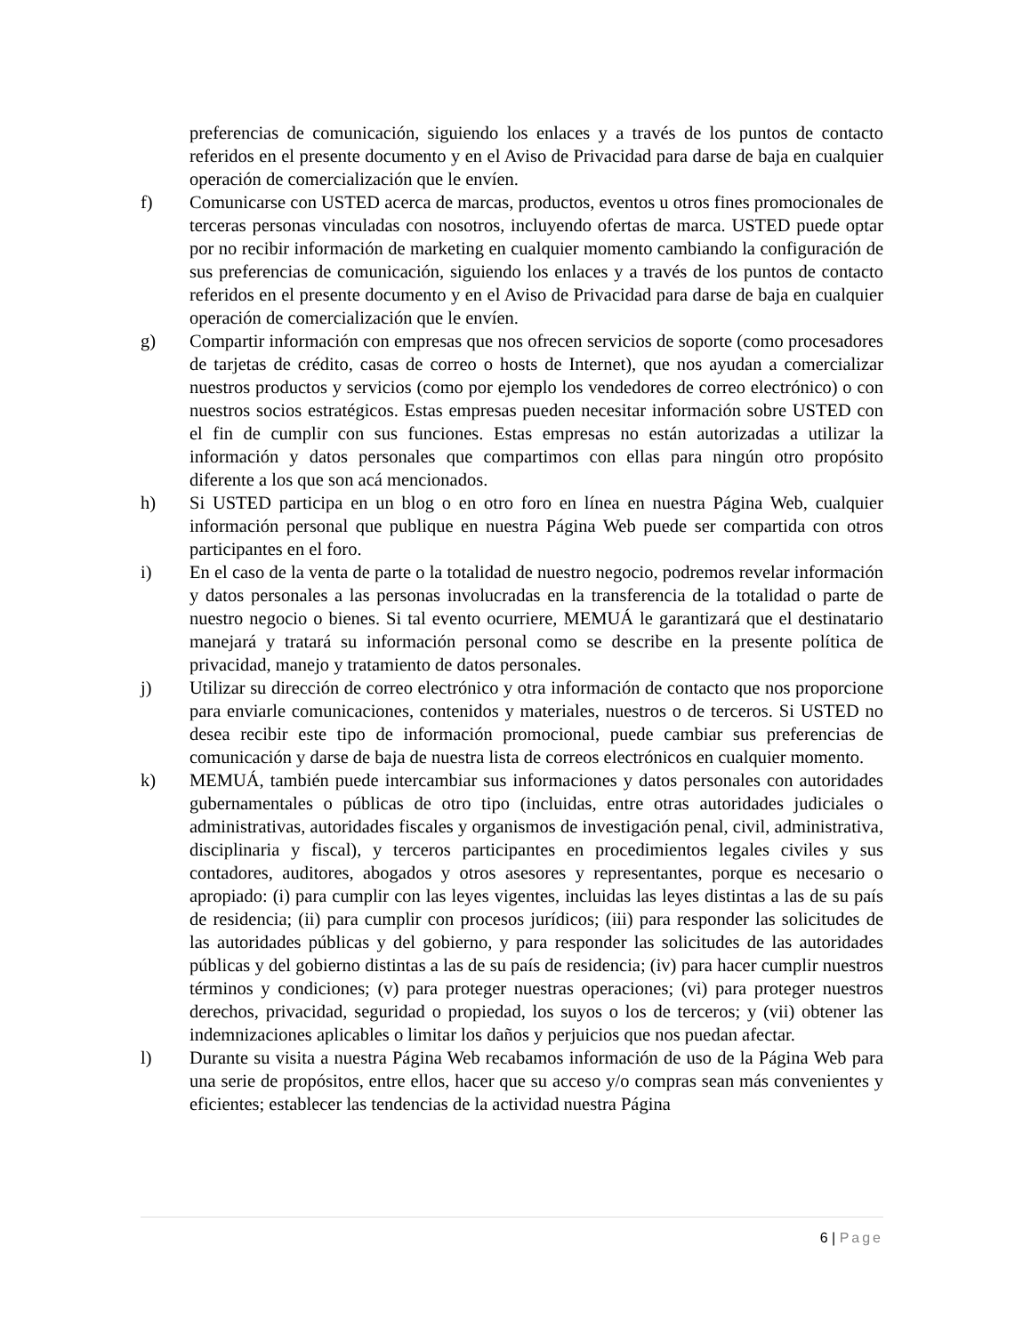preferencias de comunicación, siguiendo los enlaces y a través de los puntos de contacto referidos en el presente documento y en el Aviso de Privacidad para darse de baja en cualquier operación de comercialización que le envíen.
f) Comunicarse con USTED acerca de marcas, productos, eventos u otros fines promocionales de terceras personas vinculadas con nosotros, incluyendo ofertas de marca. USTED puede optar por no recibir información de marketing en cualquier momento cambiando la configuración de sus preferencias de comunicación, siguiendo los enlaces y a través de los puntos de contacto referidos en el presente documento y en el Aviso de Privacidad para darse de baja en cualquier operación de comercialización que le envíen.
g) Compartir información con empresas que nos ofrecen servicios de soporte (como procesadores de tarjetas de crédito, casas de correo o hosts de Internet), que nos ayudan a comercializar nuestros productos y servicios (como por ejemplo los vendedores de correo electrónico) o con nuestros socios estratégicos. Estas empresas pueden necesitar información sobre USTED con el fin de cumplir con sus funciones. Estas empresas no están autorizadas a utilizar la información y datos personales que compartimos con ellas para ningún otro propósito diferente a los que son acá mencionados.
h) Si USTED participa en un blog o en otro foro en línea en nuestra Página Web, cualquier información personal que publique en nuestra Página Web puede ser compartida con otros participantes en el foro.
i) En el caso de la venta de parte o la totalidad de nuestro negocio, podremos revelar información y datos personales a las personas involucradas en la transferencia de la totalidad o parte de nuestro negocio o bienes. Si tal evento ocurriere, MEMUÁ le garantizará que el destinatario manejará y tratará su información personal como se describe en la presente política de privacidad, manejo y tratamiento de datos personales.
j) Utilizar su dirección de correo electrónico y otra información de contacto que nos proporcione para enviarle comunicaciones, contenidos y materiales, nuestros o de terceros. Si USTED no desea recibir este tipo de información promocional, puede cambiar sus preferencias de comunicación y darse de baja de nuestra lista de correos electrónicos en cualquier momento.
k) MEMUÁ, también puede intercambiar sus informaciones y datos personales con autoridades gubernamentales o públicas de otro tipo (incluidas, entre otras autoridades judiciales o administrativas, autoridades fiscales y organismos de investigación penal, civil, administrativa, disciplinaria y fiscal), y terceros participantes en procedimientos legales civiles y sus contadores, auditores, abogados y otros asesores y representantes, porque es necesario o apropiado: (i) para cumplir con las leyes vigentes, incluidas las leyes distintas a las de su país de residencia; (ii) para cumplir con procesos jurídicos; (iii) para responder las solicitudes de las autoridades públicas y del gobierno, y para responder las solicitudes de las autoridades públicas y del gobierno distintas a las de su país de residencia; (iv) para hacer cumplir nuestros términos y condiciones; (v) para proteger nuestras operaciones; (vi) para proteger nuestros derechos, privacidad, seguridad o propiedad, los suyos o los de terceros; y (vii) obtener las indemnizaciones aplicables o limitar los daños y perjuicios que nos puedan afectar.
l) Durante su visita a nuestra Página Web recabamos información de uso de la Página Web para una serie de propósitos, entre ellos, hacer que su acceso y/o compras sean más convenientes y eficientes; establecer las tendencias de la actividad nuestra Página
6 | Page